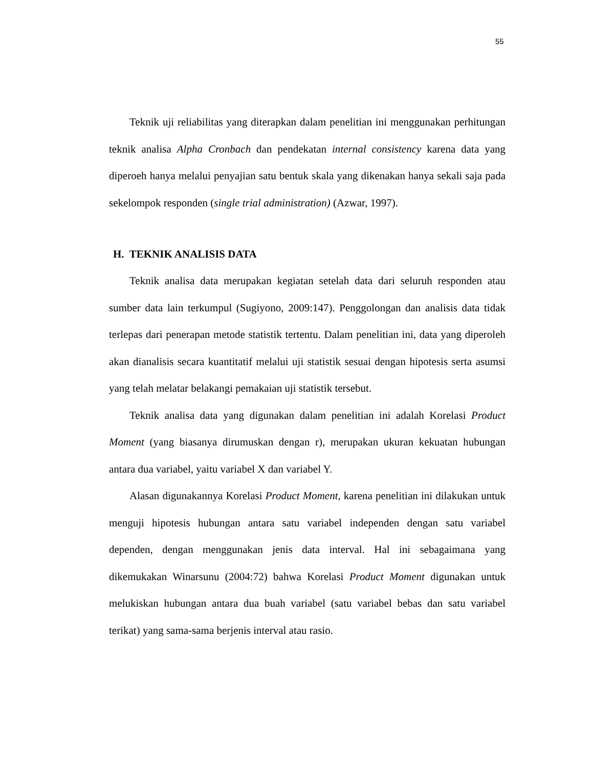55
Teknik uji reliabilitas yang diterapkan dalam penelitian ini menggunakan perhitungan teknik analisa Alpha Cronbach dan pendekatan internal consistency karena data yang diperoeh hanya melalui penyajian satu bentuk skala yang dikenakan hanya sekali saja pada sekelompok responden (single trial administration) (Azwar, 1997).
H. TEKNIK ANALISIS DATA
Teknik analisa data merupakan kegiatan setelah data dari seluruh responden atau sumber data lain terkumpul (Sugiyono, 2009:147). Penggolongan dan analisis data tidak terlepas dari penerapan metode statistik tertentu. Dalam penelitian ini, data yang diperoleh akan dianalisis secara kuantitatif melalui uji statistik sesuai dengan hipotesis serta asumsi yang telah melatar belakangi pemakaian uji statistik tersebut.
Teknik analisa data yang digunakan dalam penelitian ini adalah Korelasi Product Moment (yang biasanya dirumuskan dengan r), merupakan ukuran kekuatan hubungan antara dua variabel, yaitu variabel X dan variabel Y.
Alasan digunakannya Korelasi Product Moment, karena penelitian ini dilakukan untuk menguji hipotesis hubungan antara satu variabel independen dengan satu variabel dependen, dengan menggunakan jenis data interval. Hal ini sebagaimana yang dikemukakan Winarsunu (2004:72) bahwa Korelasi Product Moment digunakan untuk melukiskan hubungan antara dua buah variabel (satu variabel bebas dan satu variabel terikat) yang sama-sama berjenis interval atau rasio.